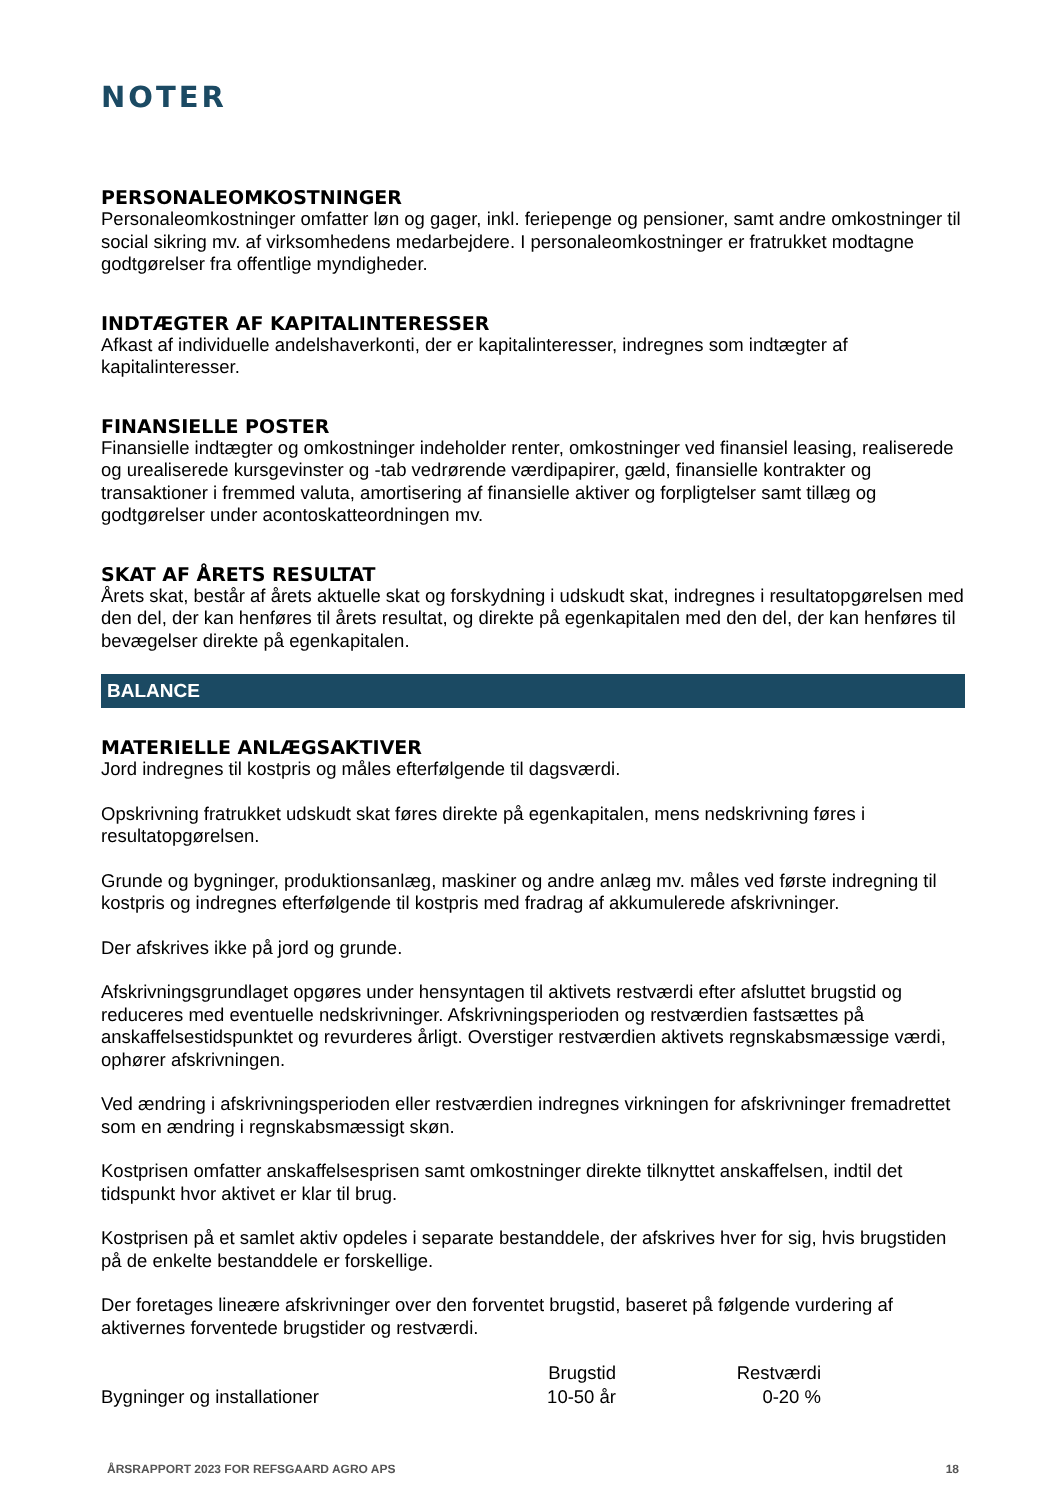NOTER
PERSONALEOMKOSTNINGER
Personaleomkostninger omfatter løn og gager, inkl. feriepenge og pensioner, samt andre omkostninger til social sikring mv. af virksomhedens medarbejdere. I personaleomkostninger er fratrukket modtagne godtgørelser fra offentlige myndigheder.
INDTÆGTER AF KAPITALINTERESSER
Afkast af individuelle andelshaverkonti, der er kapitalinteresser, indregnes som indtægter af kapitalinteresser.
FINANSIELLE POSTER
Finansielle indtægter og omkostninger indeholder renter, omkostninger ved finansiel leasing, realiserede og urealiserede kursgevinster og -tab vedrørende værdipapirer, gæld, finansielle kontrakter og transaktioner i fremmed valuta, amortisering af finansielle aktiver og forpligtelser samt tillæg og godtgørelser under acontoskatteordningen mv.
SKAT AF ÅRETS RESULTAT
Årets skat, består af årets aktuelle skat og forskydning i udskudt skat, indregnes i resultatopgørelsen med den del, der kan henføres til årets resultat, og direkte på egenkapitalen med den del, der kan henføres til bevægelser direkte på egenkapitalen.
BALANCE
MATERIELLE ANLÆGSAKTIVER
Jord indregnes til kostpris og måles efterfølgende til dagsværdi.
Opskrivning fratrukket udskudt skat føres direkte på egenkapitalen, mens nedskrivning føres i resultatopgørelsen.
Grunde og bygninger, produktionsanlæg, maskiner og andre anlæg mv. måles ved første indregning til kostpris og indregnes efterfølgende til kostpris med fradrag af akkumulerede afskrivninger.
Der afskrives ikke på jord og grunde.
Afskrivningsgrundlaget opgøres under hensyntagen til aktivets restværdi efter afsluttet brugstid og reduceres med eventuelle nedskrivninger. Afskrivningsperioden og restværdien fastsættes på anskaffelsestidspunktet og revurderes årligt. Overstiger restværdien aktivets regnskabsmæssige værdi, ophører afskrivningen.
Ved ændring i afskrivningsperioden eller restværdien indregnes virkningen for afskrivninger fremadrettet som en ændring i regnskabsmæssigt skøn.
Kostprisen omfatter anskaffelsesprisen samt omkostninger direkte tilknyttet anskaffelsen, indtil det tidspunkt hvor aktivet er klar til brug.
Kostprisen på et samlet aktiv opdeles i separate bestanddele, der afskrives hver for sig, hvis brugstiden på de enkelte bestanddele er forskellige.
Der foretages lineære afskrivninger over den forventet brugstid, baseret på følgende vurdering af aktivernes forventede brugstider og restværdi.
| | Brugstid | Restværdi |
| --- | --- | --- |
| Bygninger og installationer | 10-50 år | 0-20 % |
ÅRSRAPPORT 2023 FOR REFSGAARD AGRO APS 18